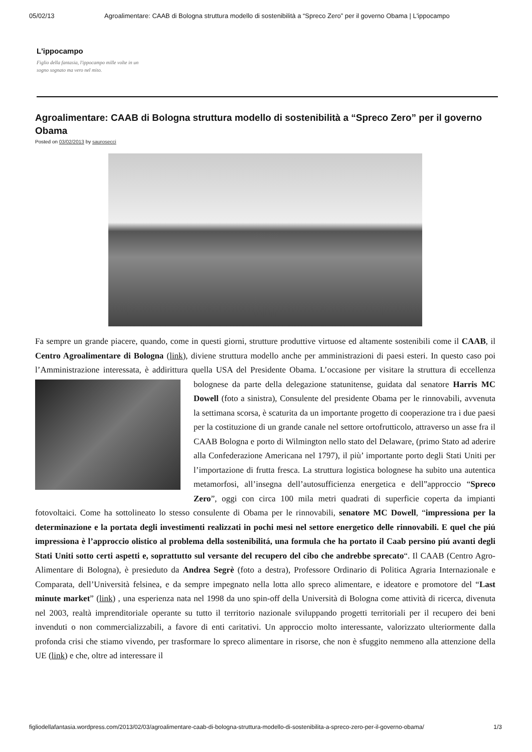05/02/13 Agroalimentare: CAAB di Bologna struttura modello di sostenibilità a “Spreco Zero” per il governo Obama | L'ippocampo
L'ippocampo
Figlio della fantasia, l'ippocampo mille volte in un sogno sognato ma vero nel mito.
Agroalimentare: CAAB di Bologna struttura modello di sostenibilità a “Spreco Zero” per il governo Obama
Posted on 03/02/2013 by saurosecci
Fa sempre un grande piacere, quando, come in questi giorni, strutture produttive virtuose ed altamente sostenibili come il CAAB, il Centro Agroalimentare di Bologna (link), diviene struttura modello anche per amministrazioni di paesi esteri. In questo caso poi l’Amministrazione interessata, è addirittura quella USA del Presidente Obama. L’occasione per visitare la struttura di eccellenza bolognese da parte della delegazione statunitense, guidata dal senatore Harris MC Dowell (foto a sinistra), Consulente del presidente Obama per le rinnovabili, avvenuta la settimana scorsa, è scaturita da un importante progetto di cooperazione tra i due paesi per la costituzione di un grande canale nel settore ortofrutticolo, attraverso un asse fra il CAAB Bologna e porto di Wilmington nello stato del Delaware, (primo Stato ad aderire alla Confederazione Americana nel 1797), il più’ importante porto degli Stati Uniti per l’importazione di frutta fresca. La struttura logistica bolognese ha subito una autentica metamorfosi, all’insegna dell’autosufficienza energetica e dell”approccio “Spreco Zero”, oggi con circa 100 mila metri quadrati di superficie coperta da impianti fotovoltaici. Come ha sottolineato lo stesso consulente di Obama per le rinnovabili, senatore MC Dowell, “impressiona per la determinazione e la portata degli investimenti realizzati in pochi mesi nel settore energetico delle rinnovabili. E quel che piú impressiona è l’approccio olistico al problema della sostenibilitá, una formula che ha portato il Caab persino piú avanti degli Stati Uniti sotto certi aspetti e, soprattutto sul versante del recupero del cibo che andrebbe sprecato“. Il CAAB (Centro Agro-Alimentare di Bologna), è presieduto da Andrea Segrè (foto a destra), Professore Ordinario di Politica Agraria Internazionale e Comparata, dell’Università felsinea, e da sempre impegnato nella lotta allo spreco alimentare, e ideatore e promotore del “Last minute market” (link) , una esperienza nata nel 1998 da uno spin-off della Università di Bologna come attività di ricerca, divenuta nel 2003, realtà imprenditoriale operante su tutto il territorio nazionale sviluppando progetti territoriali per il recupero dei beni invenduti o non commercializzabili, a favore di enti caritativi. Un approccio molto interessante, valorizzato ulteriormente dalla profonda crisi che stiamo vivendo, per trasformare lo spreco alimentare in risorse, che non è sfuggito nemmeno alla attenzione della UE (link) e che, oltre ad interessare il
figliodellafantasia.wordpress.com/2013/02/03/agroalimentare-caab-di-bologna-struttura-modello-di-sostenibilita-a-spreco-zero-per-il-governo-obama/ 1/3